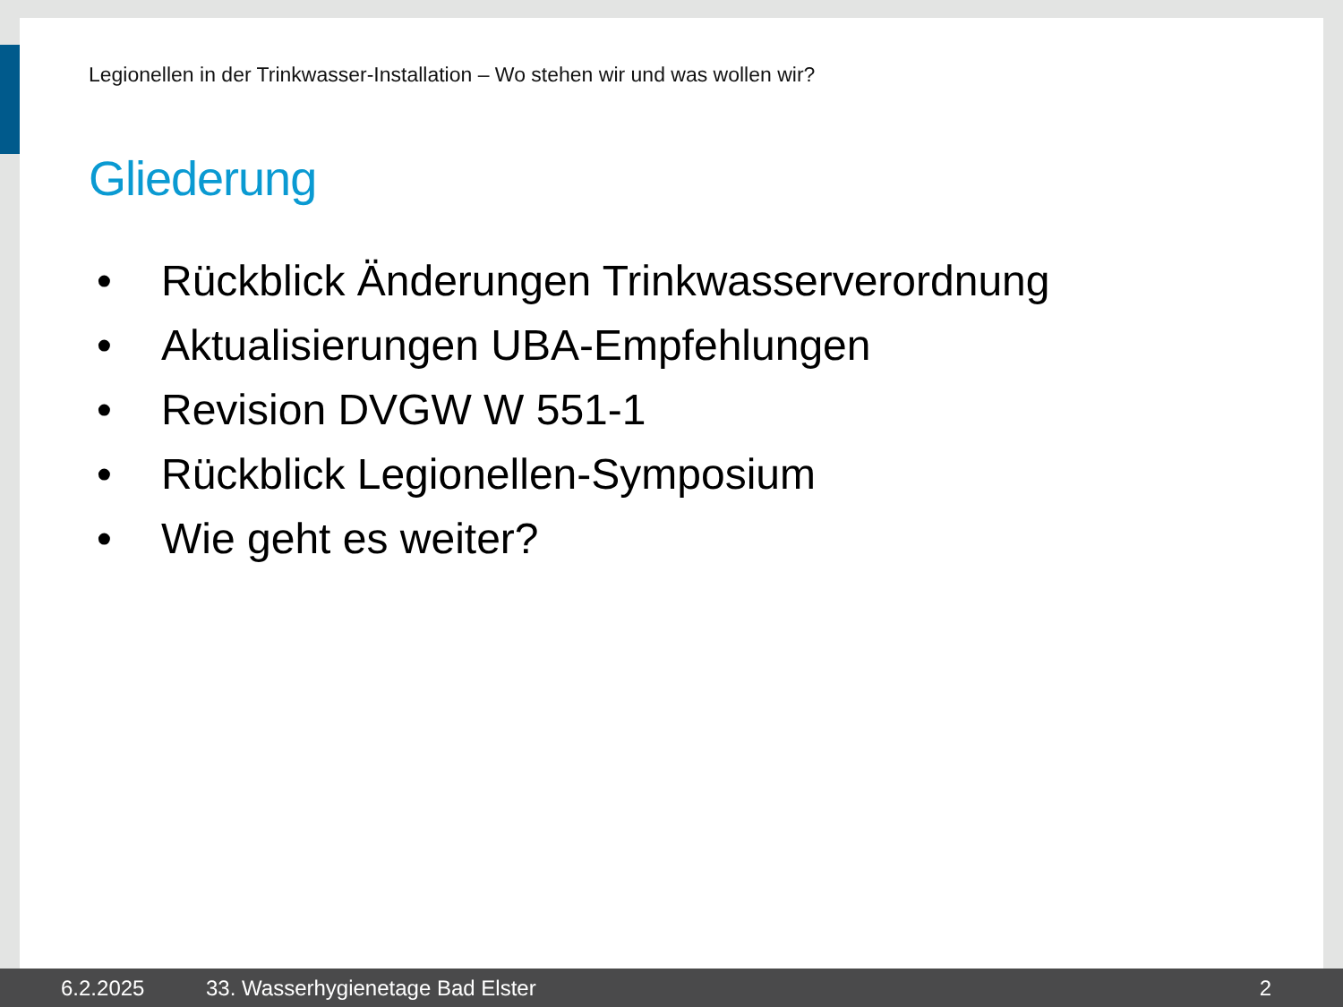Legionellen in der Trinkwasser-Installation – Wo stehen wir und was wollen wir?
Gliederung
• Rückblick Änderungen Trinkwasserverordnung
• Aktualisierungen UBA-Empfehlungen
• Revision DVGW W 551-1
• Rückblick Legionellen-Symposium
• Wie geht es weiter?
6.2.2025 33. Wasserhygienetage Bad Elster 2